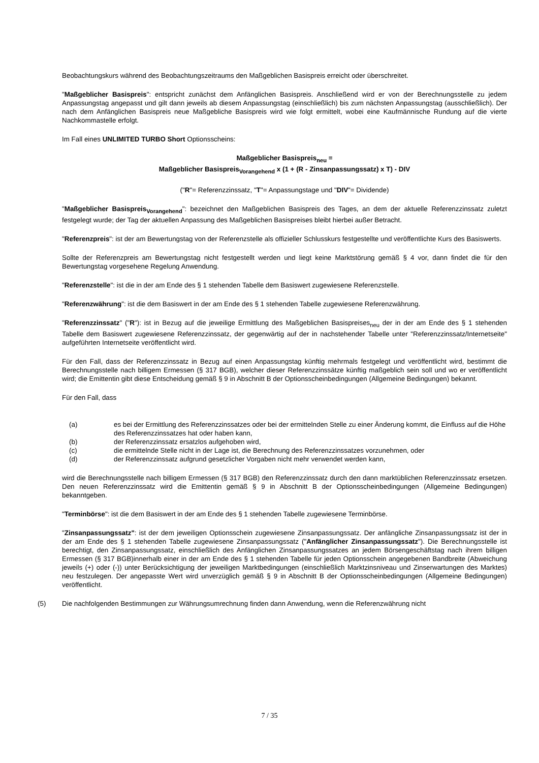Beobachtungskurs während des Beobachtungszeitraums den Maßgeblichen Basispreis erreicht oder überschreitet.
"Maßgeblicher Basispreis": entspricht zunächst dem Anfänglichen Basispreis. Anschließend wird er von der Berechnungsstelle zu jedem Anpassungstag angepasst und gilt dann jeweils ab diesem Anpassungstag (einschließlich) bis zum nächsten Anpassungstag (ausschließlich). Der nach dem Anfänglichen Basispreis neue Maßgebliche Basispreis wird wie folgt ermittelt, wobei eine Kaufmännische Rundung auf die vierte Nachkommastelle erfolgt.
Im Fall eines UNLIMITED TURBO Short Optionsscheins:
Maßgeblicher Basispreis<sub>neu</sub> =
Maßgeblicher Basispreis<sub>Vorangehend</sub> x (1 + (R - Zinsanpassungssatz) x T) - DIV
("R"= Referenzzinssatz, "T"= Anpassungstage und "DIV"= Dividende)
"Maßgeblicher Basispreis<sub>Vorangehend</sub>": bezeichnet den Maßgeblichen Basispreis des Tages, an dem der aktuelle Referenzzinssatz zuletzt festgelegt wurde; der Tag der aktuellen Anpassung des Maßgeblichen Basispreises bleibt hierbei außer Betracht.
"Referenzpreis": ist der am Bewertungstag von der Referenzstelle als offizieller Schlusskurs festgestellte und veröffentlichte Kurs des Basiswerts.
Sollte der Referenzpreis am Bewertungstag nicht festgestellt werden und liegt keine Marktstörung gemäß § 4 vor, dann findet die für den Bewertungstag vorgesehene Regelung Anwendung.
"Referenzstelle": ist die in der am Ende des § 1 stehenden Tabelle dem Basiswert zugewiesene Referenzstelle.
"Referenzwährung": ist die dem Basiswert in der am Ende des § 1 stehenden Tabelle zugewiesene Referenzwährung.
"Referenzzinssatz" ("R"): ist in Bezug auf die jeweilige Ermittlung des Maßgeblichen Basispreises<sub>neu</sub> der in der am Ende des § 1 stehenden Tabelle dem Basiswert zugewiesene Referenzzinssatz, der gegenwärtig auf der in nachstehender Tabelle unter "Referenzzinssatz/Internetseite" aufgeführten Internetseite veröffentlicht wird.
Für den Fall, dass der Referenzzinssatz in Bezug auf einen Anpassungstag künftig mehrmals festgelegt und veröffentlicht wird, bestimmt die Berechnungsstelle nach billigem Ermessen (§ 317 BGB), welcher dieser Referenzzinssätze künftig maßgeblich sein soll und wo er veröffentlicht wird; die Emittentin gibt diese Entscheidung gemäß § 9 in Abschnitt B der Optionsscheinbedingungen (Allgemeine Bedingungen) bekannt.
Für den Fall, dass
(a) es bei der Ermittlung des Referenzzinssatzes oder bei der ermittelnden Stelle zu einer Änderung kommt, die Einfluss auf die Höhe des Referenzzinssatzes hat oder haben kann,
(b) der Referenzzinssatz ersatzlos aufgehoben wird,
(c) die ermittelnde Stelle nicht in der Lage ist, die Berechnung des Referenzzinssatzes vorzunehmen, oder
(d) der Referenzzinssatz aufgrund gesetzlicher Vorgaben nicht mehr verwendet werden kann,
wird die Berechnungsstelle nach billigem Ermessen (§ 317 BGB) den Referenzzinssatz durch den dann marktüblichen Referenzzinssatz ersetzen. Den neuen Referenzzinssatz wird die Emittentin gemäß § 9 in Abschnitt B der Optionsscheinbedingungen (Allgemeine Bedingungen) bekanntgeben.
"Terminbörse": ist die dem Basiswert in der am Ende des § 1 stehenden Tabelle zugewiesene Terminbörse.
"Zinsanpassungssatz": ist der dem jeweiligen Optionsschein zugewiesene Zinsanpassungssatz. Der anfängliche Zinsanpassungssatz ist der in der am Ende des § 1 stehenden Tabelle zugewiesene Zinsanpassungssatz ("Anfänglicher Zinsanpassungssatz"). Die Berechnungsstelle ist berechtigt, den Zinsanpassungssatz, einschließlich des Anfänglichen Zinsanpassungssatzes an jedem Börsengeschäftstag nach ihrem billigen Ermessen (§ 317 BGB)innerhalb einer in der am Ende des § 1 stehenden Tabelle für jeden Optionsschein angegebenen Bandbreite (Abweichung jeweils (+) oder (-)) unter Berücksichtigung der jeweiligen Marktbedingungen (einschließlich Marktzinsniveau und Zinserwartungen des Marktes) neu festzulegen. Der angepasste Wert wird unverzüglich gemäß § 9 in Abschnitt B der Optionsscheinbedingungen (Allgemeine Bedingungen) veröffentlicht.
(5) Die nachfolgenden Bestimmungen zur Währungsumrechnung finden dann Anwendung, wenn die Referenzwährung nicht
7 / 35